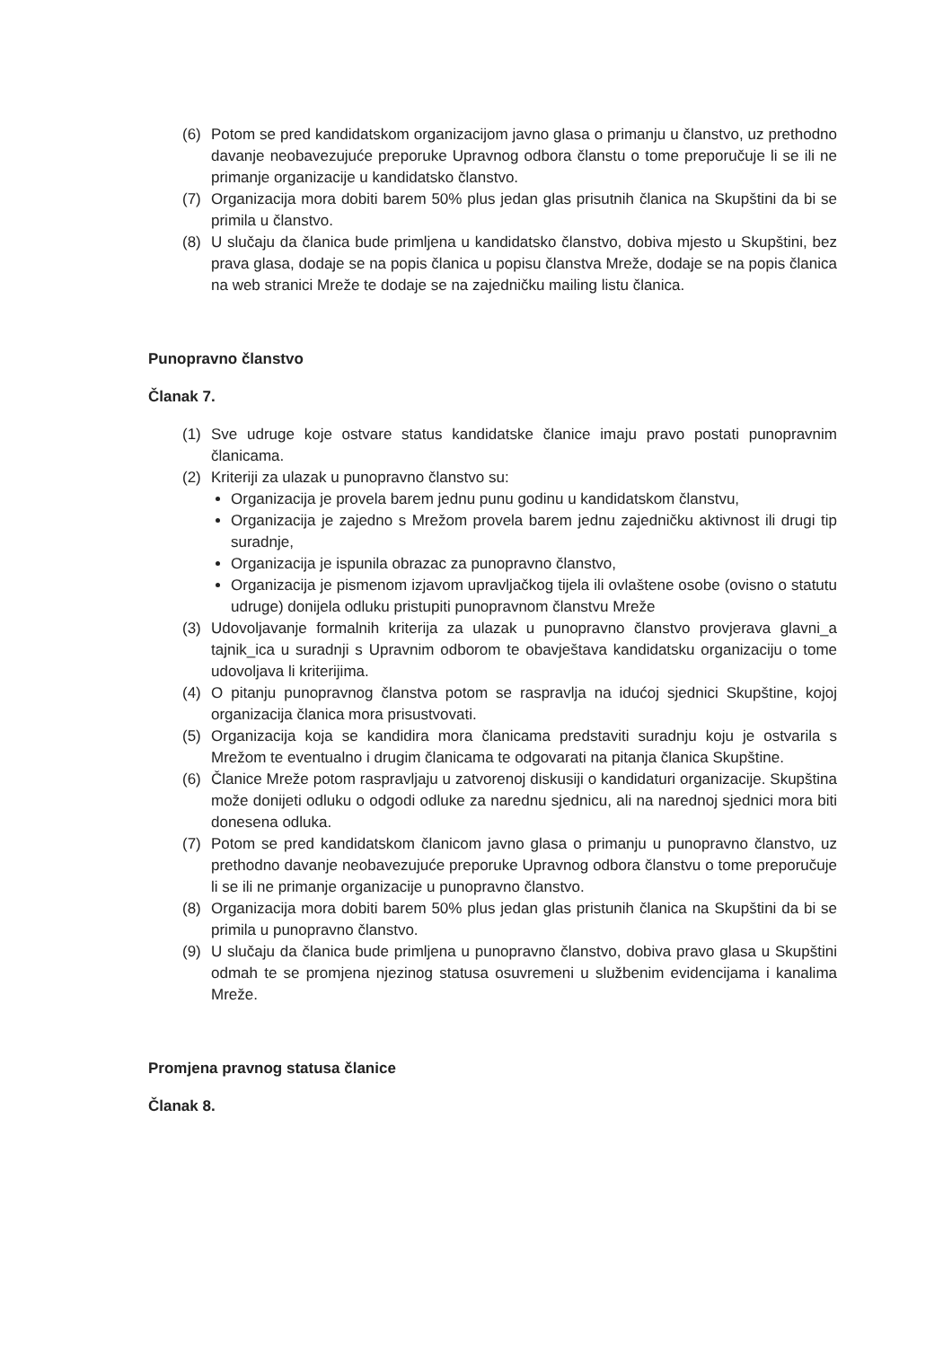(6) Potom se pred kandidatskom organizacijom javno glasa o primanju u članstvo, uz prethodno davanje neobavezujuće preporuke Upravnog odbora članstu o tome preporučuje li se ili ne primanje organizacije u kandidatsko članstvo.
(7) Organizacija mora dobiti barem 50% plus jedan glas prisutnih članica na Skupštini da bi se primila u članstvo.
(8) U slučaju da članica bude primljena u kandidatsko članstvo, dobiva mjesto u Skupštini, bez prava glasa, dodaje se na popis članica u popisu članstva Mreže, dodaje se na popis članica na web stranici Mreže te dodaje se na zajedničku mailing listu članica.
Punopravno članstvo
Članak 7.
(1) Sve udruge koje ostvare status kandidatske članice imaju pravo postati punopravnim članicama.
(2) Kriteriji za ulazak u punopravno članstvo su:
Organizacija je provela barem jednu punu godinu u kandidatskom članstvu,
Organizacija je zajedno s Mrežom provela barem jednu zajedničku aktivnost ili drugi tip suradnje,
Organizacija je ispunila obrazac za punopravno članstvo,
Organizacija je pismenom izjavom upravljačkog tijela ili ovlaštene osobe (ovisno o statutu udruge) donijela odluku pristupiti punopravnom članstvu Mreže
(3) Udovoljavanje formalnih kriterija za ulazak u punopravno članstvo provjerava glavni_a tajnik_ica u suradnji s Upravnim odborom te obavještava kandidatsku organizaciju o tome udovoljava li kriterijima.
(4) O pitanju punopravnog članstva potom se raspravlja na idućoj sjednici Skupštine, kojoj organizacija članica mora prisustvovati.
(5) Organizacija koja se kandidira mora članicama predstaviti suradnju koju je ostvarila s Mrežom te eventualno i drugim članicama te odgovarati na pitanja članica Skupštine.
(6) Članice Mreže potom raspravljaju u zatvorenoj diskusiji o kandidaturi organizacije. Skupština može donijeti odluku o odgodi odluke za narednu sjednicu, ali na narednoj sjednici mora biti donesena odluka.
(7) Potom se pred kandidatskom članicom javno glasa o primanju u punopravno članstvo, uz prethodno davanje neobavezujuće preporuke Upravnog odbora članstvu o tome preporučuje li se ili ne primanje organizacije u punopravno članstvo.
(8) Organizacija mora dobiti barem 50% plus jedan glas pristunih članica na Skupštini da bi se primila u punopravno članstvo.
(9) U slučaju da članica bude primljena u punopravno članstvo, dobiva pravo glasa u Skupštini odmah te se promjena njezinog statusa osuvremeni u službenim evidencijama i kanalima Mreže.
Promjena pravnog statusa članice
Članak 8.